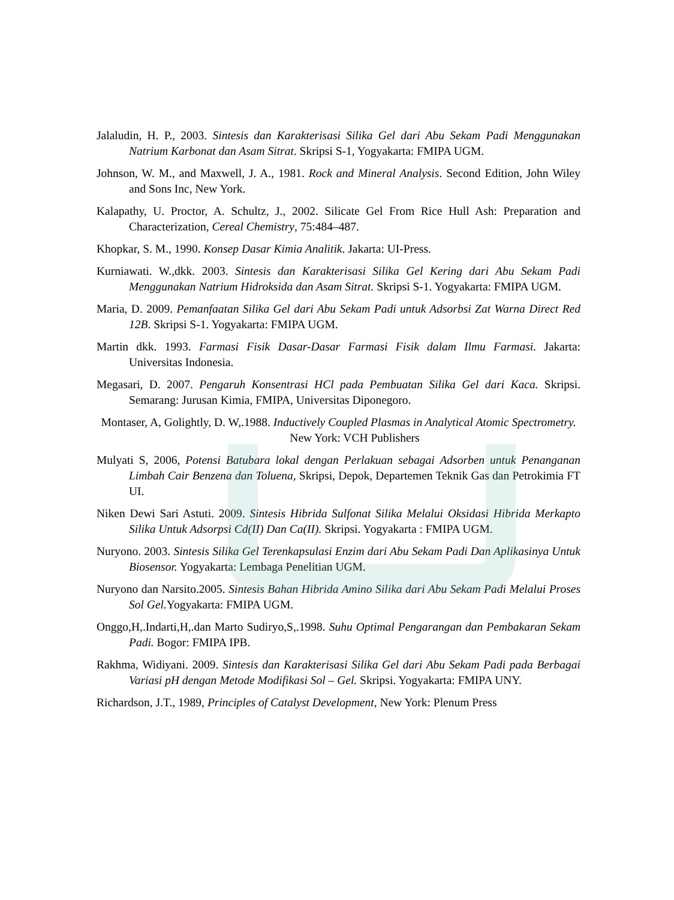Jalaludin, H. P., 2003. Sintesis dan Karakterisasi Silika Gel dari Abu Sekam Padi Menggunakan Natrium Karbonat dan Asam Sitrat. Skripsi S-1, Yogyakarta: FMIPA UGM.
Johnson, W. M., and Maxwell, J. A., 1981. Rock and Mineral Analysis. Second Edition, John Wiley and Sons Inc, New York.
Kalapathy, U. Proctor, A. Schultz, J., 2002. Silicate Gel From Rice Hull Ash: Preparation and Characterization, Cereal Chemistry, 75:484–487.
Khopkar, S. M., 1990. Konsep Dasar Kimia Analitik. Jakarta: UI-Press.
Kurniawati. W.,dkk. 2003. Sintesis dan Karakterisasi Silika Gel Kering dari Abu Sekam Padi Menggunakan Natrium Hidroksida dan Asam Sitrat. Skripsi S-1. Yogyakarta: FMIPA UGM.
Maria, D. 2009. Pemanfaatan Silika Gel dari Abu Sekam Padi untuk Adsorbsi Zat Warna Direct Red 12B. Skripsi S-1. Yogyakarta: FMIPA UGM.
Martin dkk. 1993. Farmasi Fisik Dasar-Dasar Farmasi Fisik dalam Ilmu Farmasi. Jakarta: Universitas Indonesia.
Megasari, D. 2007. Pengaruh Konsentrasi HCl pada Pembuatan Silika Gel dari Kaca. Skripsi. Semarang: Jurusan Kimia, FMIPA, Universitas Diponegoro.
Montaser, A, Golightly, D. W,.1988. Inductively Coupled Plasmas in Analytical Atomic Spectrometry. New York: VCH Publishers
Mulyati S, 2006, Potensi Batubara lokal dengan Perlakuan sebagai Adsorben untuk Penanganan Limbah Cair Benzena dan Toluena, Skripsi, Depok, Departemen Teknik Gas dan Petrokimia FT UI.
Niken Dewi Sari Astuti. 2009. Sintesis Hibrida Sulfonat Silika Melalui Oksidasi Hibrida Merkapto Silika Untuk Adsorpsi Cd(II) Dan Ca(II). Skripsi. Yogyakarta : FMIPA UGM.
Nuryono. 2003. Sintesis Silika Gel Terenkapsulasi Enzim dari Abu Sekam Padi Dan Aplikasinya Untuk Biosensor. Yogyakarta: Lembaga Penelitian UGM.
Nuryono dan Narsito.2005. Sintesis Bahan Hibrida Amino Silika dari Abu Sekam Padi Melalui Proses Sol Gel. Yogyakarta: FMIPA UGM.
Onggo,H,.Indarti,H,.dan Marto Sudiryo,S,.1998. Suhu Optimal Pengarangan dan Pembakaran Sekam Padi. Bogor: FMIPA IPB.
Rakhma, Widiyani. 2009. Sintesis dan Karakterisasi Silika Gel dari Abu Sekam Padi pada Berbagai Variasi pH dengan Metode Modifikasi Sol – Gel. Skripsi. Yogyakarta: FMIPA UNY.
Richardson, J.T., 1989, Principles of Catalyst Development, New York: Plenum Press